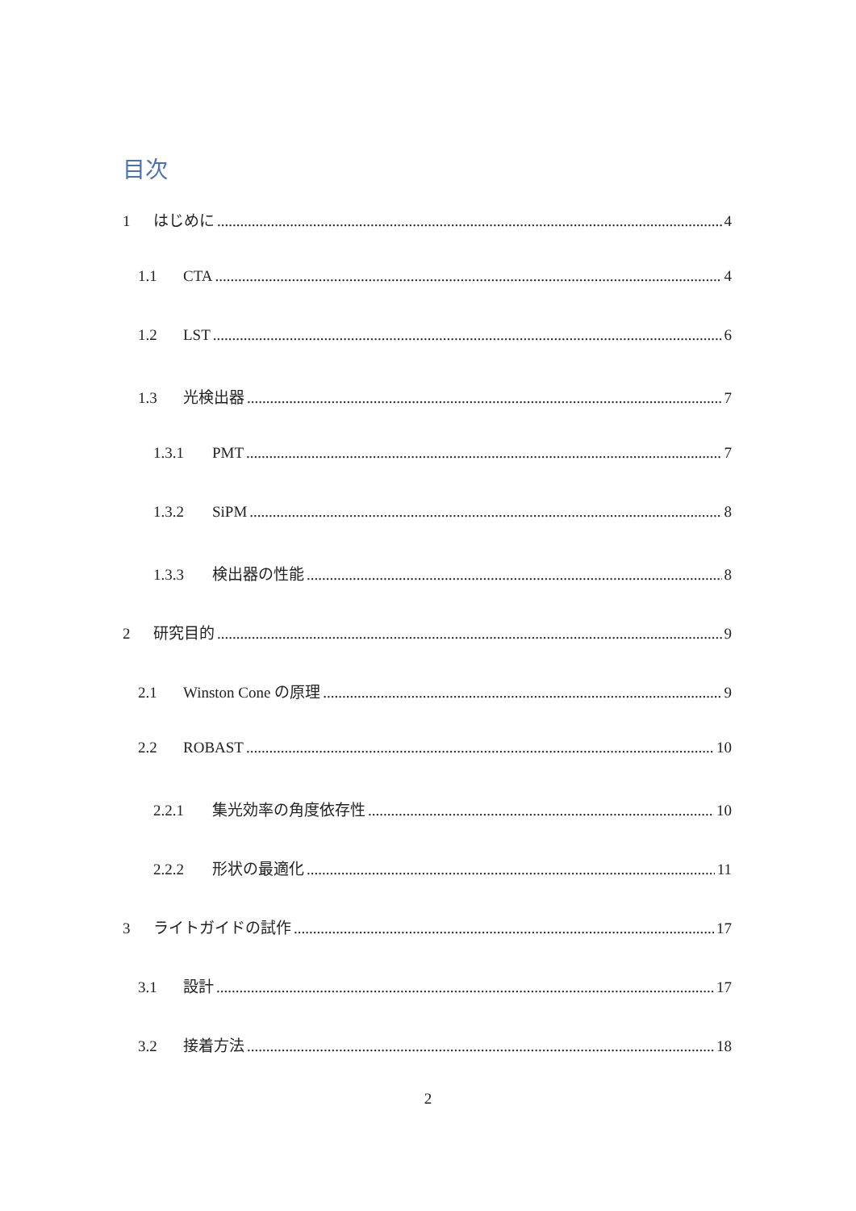目次
1 はじめに 4
1.1 CTA 4
1.2 LST 6
1.3 光検出器 7
1.3.1 PMT 7
1.3.2 SiPM 8
1.3.3 検出器の性能 8
2 研究目的 9
2.1 Winston Cone の原理 9
2.2 ROBAST 10
2.2.1 集光効率の角度依存性 10
2.2.2 形状の最適化 11
3 ライトガイドの試作 17
3.1 設計 17
3.2 接着方法 18
2